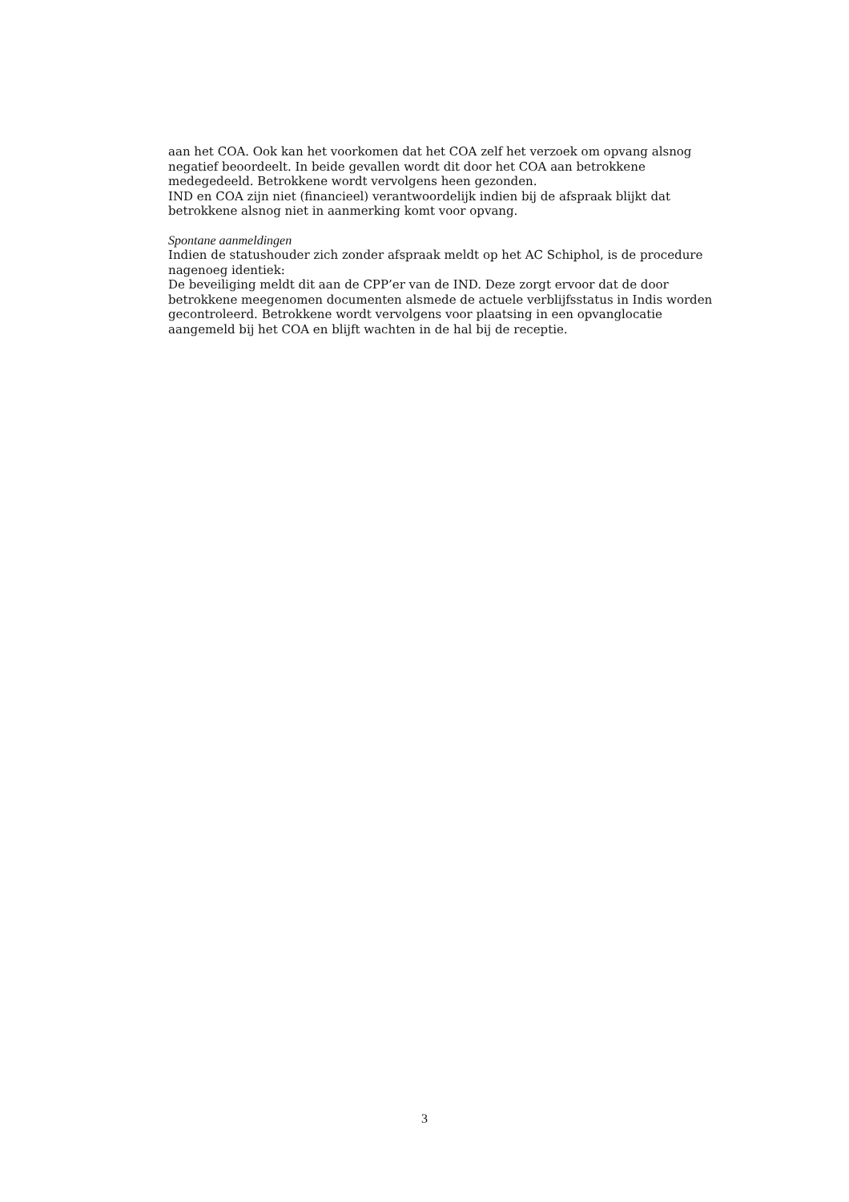aan het COA. Ook kan het voorkomen dat het COA zelf het verzoek om opvang alsnog negatief beoordeelt. In beide gevallen wordt dit door het COA aan betrokkene medegedeeld. Betrokkene wordt vervolgens heen gezonden.
IND en COA zijn niet (financieel) verantwoordelijk indien bij de afspraak blijkt dat betrokkene alsnog niet in aanmerking komt voor opvang.
Spontane aanmeldingen
Indien de statushouder zich zonder afspraak meldt op het AC Schiphol, is de procedure nagenoeg identiek:
De beveiliging meldt dit aan de CPP’er van de IND. Deze zorgt ervoor dat de door betrokkene meegenomen documenten alsmede de actuele verblijfsstatus in Indis worden gecontroleerd. Betrokkene wordt vervolgens voor plaatsing in een opvanglocatie aangemeld bij het COA en blijft wachten in de hal bij de receptie.
3